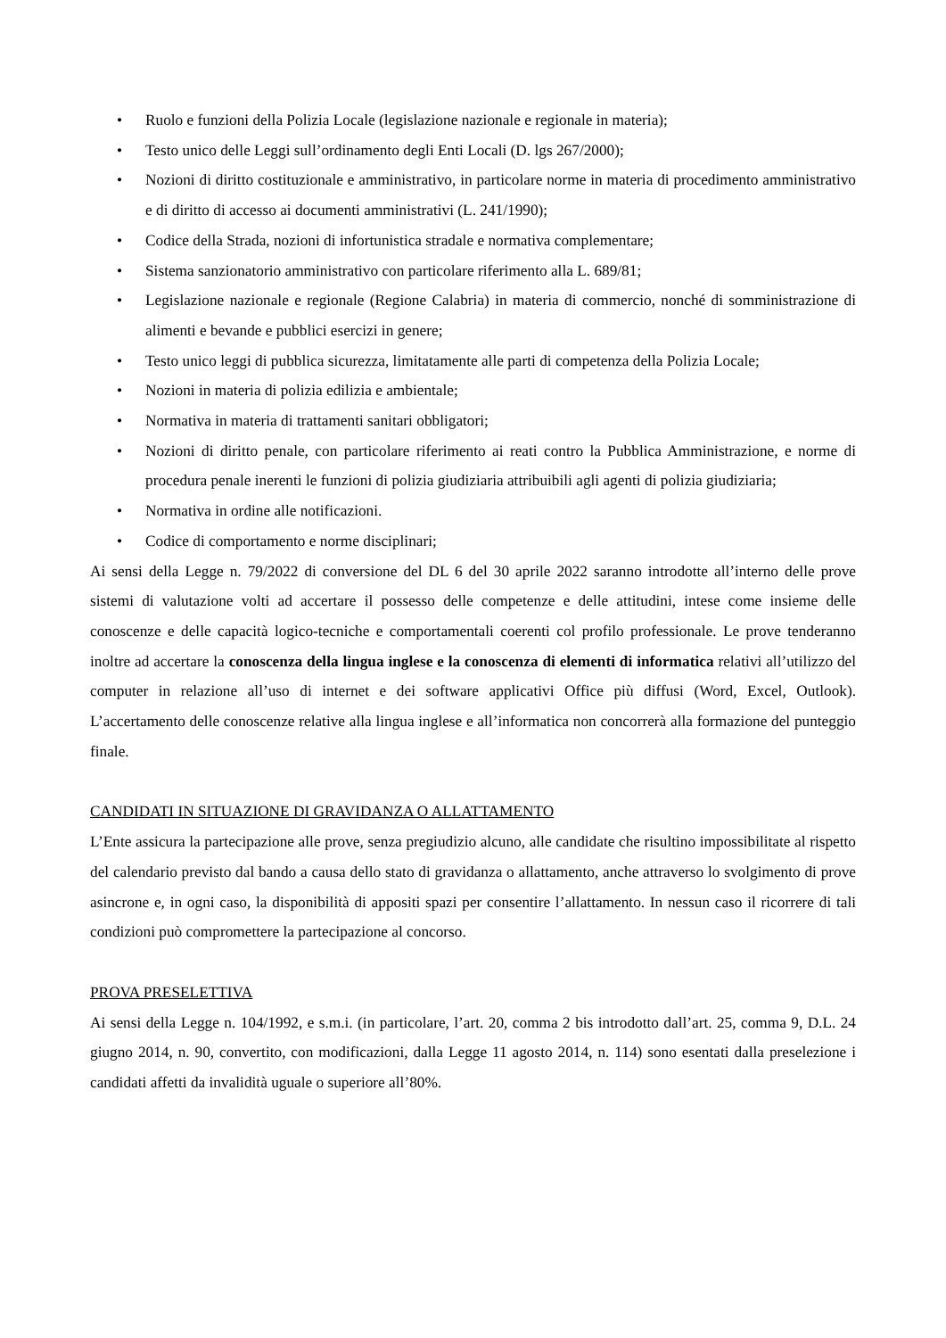• Ruolo e funzioni della Polizia Locale (legislazione nazionale e regionale in materia);
• Testo unico delle Leggi sull’ordinamento degli Enti Locali (D. lgs 267/2000);
• Nozioni di diritto costituzionale e amministrativo, in particolare norme in materia di procedimento amministrativo e di diritto di accesso ai documenti amministrativi (L. 241/1990);
• Codice della Strada, nozioni di infortunistica stradale e normativa complementare;
• Sistema sanzionatorio amministrativo con particolare riferimento alla L. 689/81;
• Legislazione nazionale e regionale (Regione Calabria) in materia di commercio, nonché di somministrazione di alimenti e bevande e pubblici esercizi in genere;
• Testo unico leggi di pubblica sicurezza, limitatamente alle parti di competenza della Polizia Locale;
• Nozioni in materia di polizia edilizia e ambientale;
• Normativa in materia di trattamenti sanitari obbligatori;
• Nozioni di diritto penale, con particolare riferimento ai reati contro la Pubblica Amministrazione, e norme di procedura penale inerenti le funzioni di polizia giudiziaria attribuibili agli agenti di polizia giudiziaria;
• Normativa in ordine alle notificazioni.
• Codice di comportamento e norme disciplinari;
Ai sensi della Legge n. 79/2022 di conversione del DL 6 del 30 aprile 2022 saranno introdotte all’interno delle prove sistemi di valutazione volti ad accertare il possesso delle competenze e delle attitudini, intese come insieme delle conoscenze e delle capacità logico-tecniche e comportamentali coerenti col profilo professionale. Le prove tenderanno inoltre ad accertare la conoscenza della lingua inglese e la conoscenza di elementi di informatica relativi all’utilizzo del computer in relazione all’uso di internet e dei software applicativi Office più diffusi (Word, Excel, Outlook). L’accertamento delle conoscenze relative alla lingua inglese e all’informatica non concorrerà alla formazione del punteggio finale.
CANDIDATI IN SITUAZIONE DI GRAVIDANZA O ALLATTAMENTO
L’Ente assicura la partecipazione alle prove, senza pregiudizio alcuno, alle candidate che risultino impossibilitate al rispetto del calendario previsto dal bando a causa dello stato di gravidanza o allattamento, anche attraverso lo svolgimento di prove asincrone e, in ogni caso, la disponibilità di appositi spazi per consentire l’allattamento. In nessun caso il ricorrere di tali condizioni può compromettere la partecipazione al concorso.
PROVA PRESELETTIVA
Ai sensi della Legge n. 104/1992, e s.m.i. (in particolare, l’art. 20, comma 2 bis introdotto dall’art. 25, comma 9, D.L. 24 giugno 2014, n. 90, convertito, con modificazioni, dalla Legge 11 agosto 2014, n. 114) sono esentati dalla preselezione i candidati affetti da invalidità uguale o superiore all’80%.